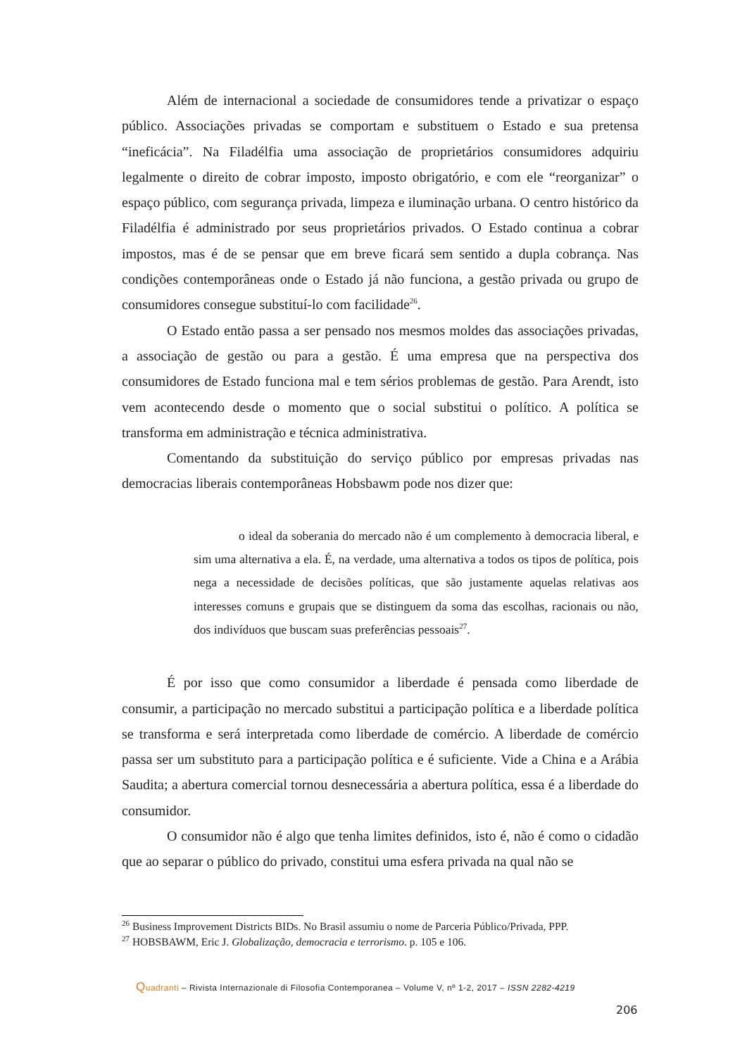Além de internacional a sociedade de consumidores tende a privatizar o espaço público. Associações privadas se comportam e substituem o Estado e sua pretensa “ineficácia”. Na Filadélfia uma associação de proprietários consumidores adquiriu legalmente o direito de cobrar imposto, imposto obrigatório, e com ele “reorganizar” o espaço público, com segurança privada, limpeza e iluminação urbana. O centro histórico da Filadélfia é administrado por seus proprietários privados. O Estado continua a cobrar impostos, mas é de se pensar que em breve ficará sem sentido a dupla cobrança. Nas condições contemporâneas onde o Estado já não funciona, a gestão privada ou grupo de consumidores consegue substituí-lo com facilidade<sup>26</sup>.
O Estado então passa a ser pensado nos mesmos moldes das associações privadas, a associação de gestão ou para a gestão. É uma empresa que na perspectiva dos consumidores de Estado funciona mal e tem sérios problemas de gestão. Para Arendt, isto vem acontecendo desde o momento que o social substitui o político. A política se transforma em administração e técnica administrativa.
Comentando da substituição do serviço público por empresas privadas nas democracias liberais contemporâneas Hobsbawm pode nos dizer que:
o ideal da soberania do mercado não é um complemento à democracia liberal, e sim uma alternativa a ela. É, na verdade, uma alternativa a todos os tipos de política, pois nega a necessidade de decisões políticas, que são justamente aquelas relativas aos interesses comuns e grupais que se distinguem da soma das escolhas, racionais ou não, dos indivíduos que buscam suas preferências pessoais<sup>27</sup>.
É por isso que como consumidor a liberdade é pensada como liberdade de consumir, a participação no mercado substitui a participação política e a liberdade política se transforma e será interpretada como liberdade de comércio. A liberdade de comércio passa ser um substituto para a participação política e é suficiente. Vide a China e a Arábia Saudita; a abertura comercial tornou desnecessária a abertura política, essa é a liberdade do consumidor.
O consumidor não é algo que tenha limites definidos, isto é, não é como o cidadão que ao separar o público do privado, constitui uma esfera privada na qual não se
<sup>26</sup> Business Improvement Districts BIDs. No Brasil assumiu o nome de Parceria Público/Privada, PPP.
<sup>27</sup> HOBSBAWM, Eric J. Globalização, democracia e terrorismo. p. 105 e 106.
Quadranti – Rivista Internazionale di Filosofia Contemporanea – Volume V, nº 1-2, 2017 – ISSN 2282-4219
206